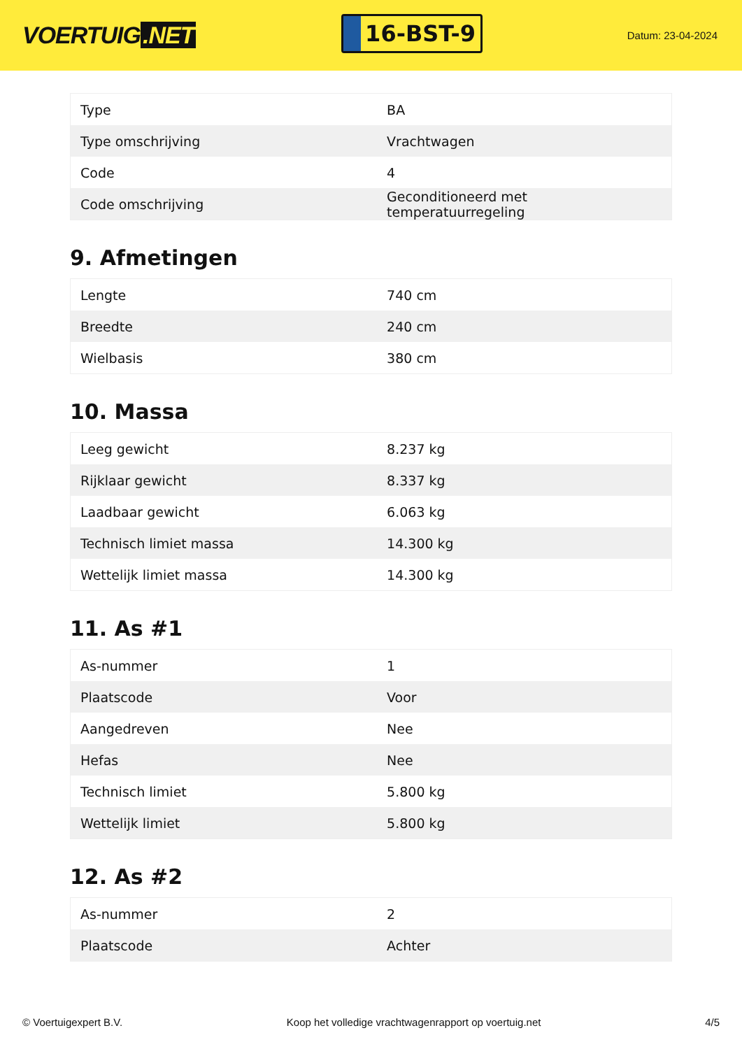VOERTUIG.NET
16-BST-9
Datum: 23-04-2024
| Type | BA |
| Type omschrijving | Vrachtwagen |
| Code | 4 |
| Code omschrijving | Geconditioneerd met temperatuurregeling |
9. Afmetingen
| Lengte | 740 cm |
| Breedte | 240 cm |
| Wielbasis | 380 cm |
10. Massa
| Leeg gewicht | 8.237 kg |
| Rijklaar gewicht | 8.337 kg |
| Laadbaar gewicht | 6.063 kg |
| Technisch limiet massa | 14.300 kg |
| Wettelijk limiet massa | 14.300 kg |
11. As #1
| As-nummer | 1 |
| Plaatscode | Voor |
| Aangedreven | Nee |
| Hefas | Nee |
| Technisch limiet | 5.800 kg |
| Wettelijk limiet | 5.800 kg |
12. As #2
| As-nummer | 2 |
| Plaatscode | Achter |
© Voertuigexpert B.V. Koop het volledige vrachtwagenrapport op voertuig.net 4/5